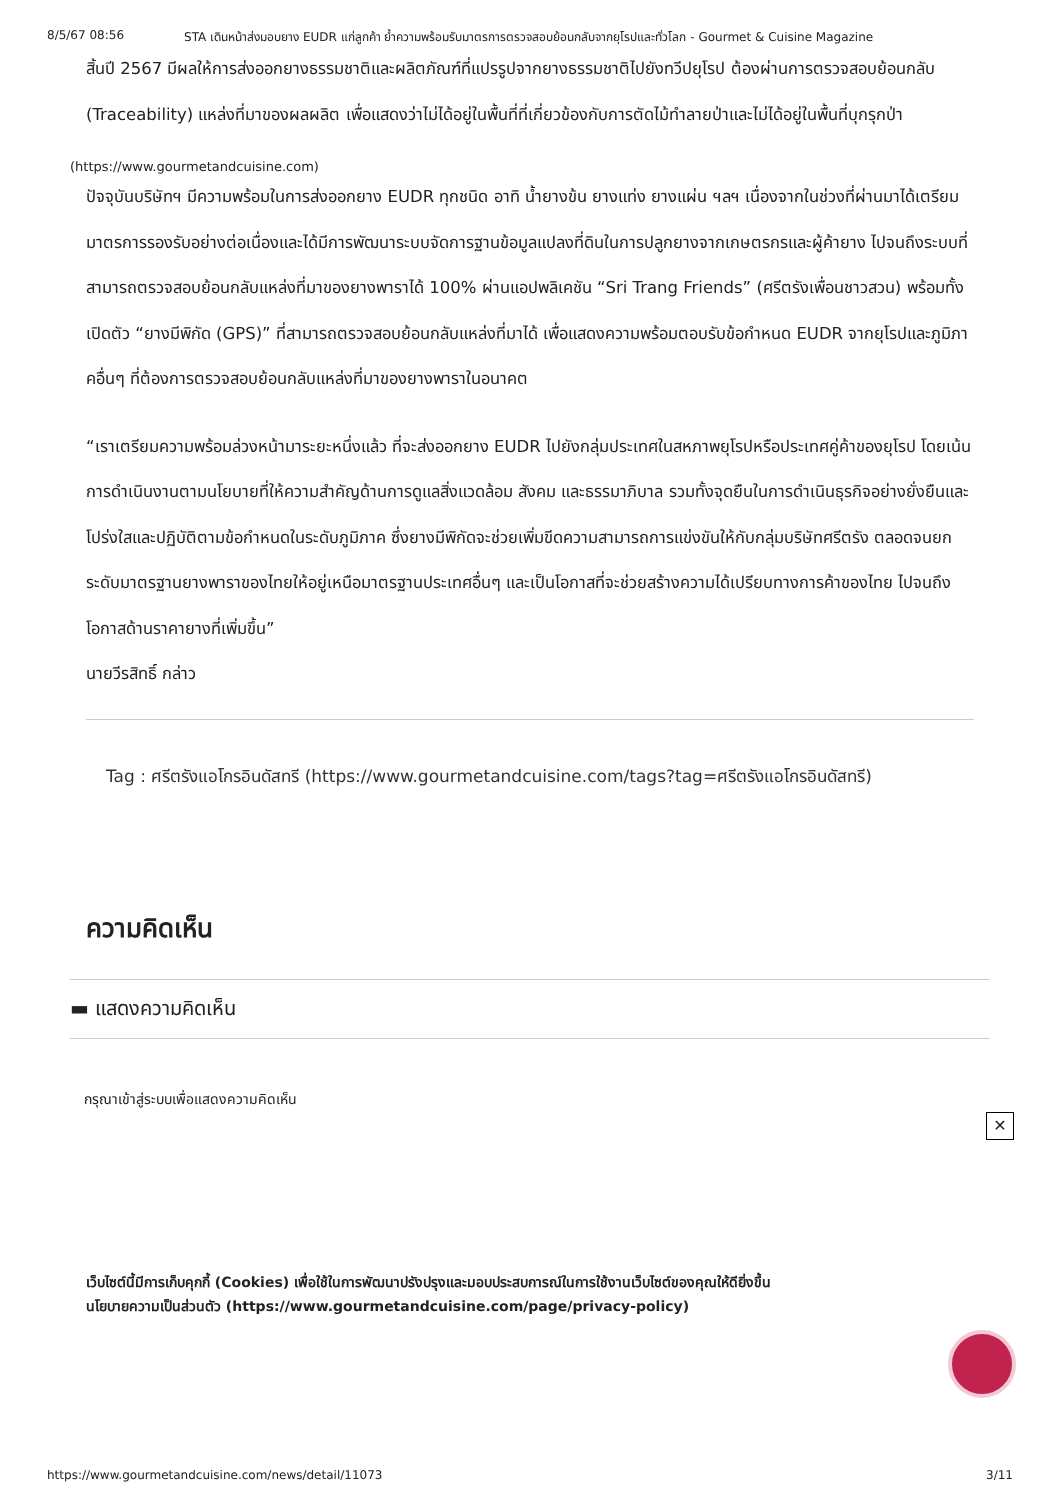8/5/67 08:56 STA เดินหน้าส่งมอบยาง EUDR แก่ลูกค้า ย้ำความพร้อมรับมาตรการตรวจสอบย้อนกลับจากยุโรปและทั่วโลก - Gourmet & Cuisine Magazine
สิ้นปี 2567 มีผลให้การส่งออกยางธรรมชาติและผลิตภัณฑ์ที่แปรรูปจากยางธรรมชาติไปยังทวีปยุโรป ต้องผ่านการตรวจสอบย้อนกลับ (Traceability) แหล่งที่มาของผลผลิต เพื่อแสดงว่าไม่ได้อยู่ในพื้นที่ที่เกี่ยวข้องกับการตัดไม้ทำลายป่าและไม่ได้อยู่ในพื้นที่บุกรุกป่า
(https://www.gourmetandcuisine.com)
ปัจจุบันบริษัทฯ มีความพร้อมในการส่งออกยาง EUDR ทุกชนิด อาทิ น้ำยางข้น ยางแท่ง ยางแผ่น ฯลฯ เนื่องจากในช่วงที่ผ่านมาได้เตรียมมาตรการรองรับอย่างต่อเนื่องและได้มีการพัฒนาระบบจัดการฐานข้อมูลแปลงที่ดินในการปลูกยางจากเกษตรกรและผู้ค้ายาง ไปจนถึงระบบที่สามารถตรวจสอบย้อนกลับแหล่งที่มาของยางพาราได้ 100% ผ่านแอปพลิเคชัน “Sri Trang Friends” (ศรีตรังเพื่อนชาวสวน) พร้อมทั้งเปิดตัว “ยางมีพิกัด (GPS)” ที่สามารถตรวจสอบย้อนกลับแหล่งที่มาได้ เพื่อแสดงความพร้อมตอบรับข้อกำหนด EUDR จากยุโรปและภูมิภาคอื่นๆ ที่ต้องการตรวจสอบย้อนกลับแหล่งที่มาของยางพาราในอนาคต
“เราเตรียมความพร้อมล่วงหน้ามาระยะหนึ่งแล้ว ที่จะส่งออกยาง EUDR ไปยังกลุ่มประเทศในสหภาพยุโรปหรือประเทศคู่ค้าของยุโรป โดยเน้นการดำเนินงานตามนโยบายที่ให้ความสำคัญด้านการดูแลสิ่งแวดล้อม สังคม และธรรมาภิบาล รวมทั้งจุดยืนในการดำเนินธุรกิจอย่างยั่งยืนและโปร่งใสและปฏิบัติตามข้อกำหนดในระดับภูมิภาค ซึ่งยางมีพิกัดจะช่วยเพิ่มขีดความสามารถการแข่งขันให้กับกลุ่มบริษัทศรีตรัง ตลอดจนยกระดับมาตรฐานยางพาราของไทยให้อยู่เหนือมาตรฐานประเทศอื่นๆ และเป็นโอกาสที่จะช่วยสร้างความได้เปรียบทางการค้าของไทย ไปจนถึงโอกาสด้านราคายางที่เพิ่มขึ้น”
นายวีรสิทธิ์ กล่าว
Tag : ศรีตรังแอโกรอินดัสทรี (https://www.gourmetandcuisine.com/tags?tag=ศรีตรังแอโกรอินดัสทรี)
ความคิดเห็น
▬ แสดงความคิดเห็น
✕
กรุณาเข้าสู่ระบบเพื่อแสดงความคิดเห็น
เว็บไซต์นี้มีการเก็บคุกกี้ (Cookies) เพื่อใช้ในการพัฒนาปรังปรุงและมอบประสบการณ์ในการใช้งานเว็บไซต์ของคุณให้ดียิ่งขึ้น
นโยบายความเป็นส่วนตัว (https://www.gourmetandcuisine.com/page/privacy-policy)
https://www.gourmetandcuisine.com/news/detail/11073 3/11